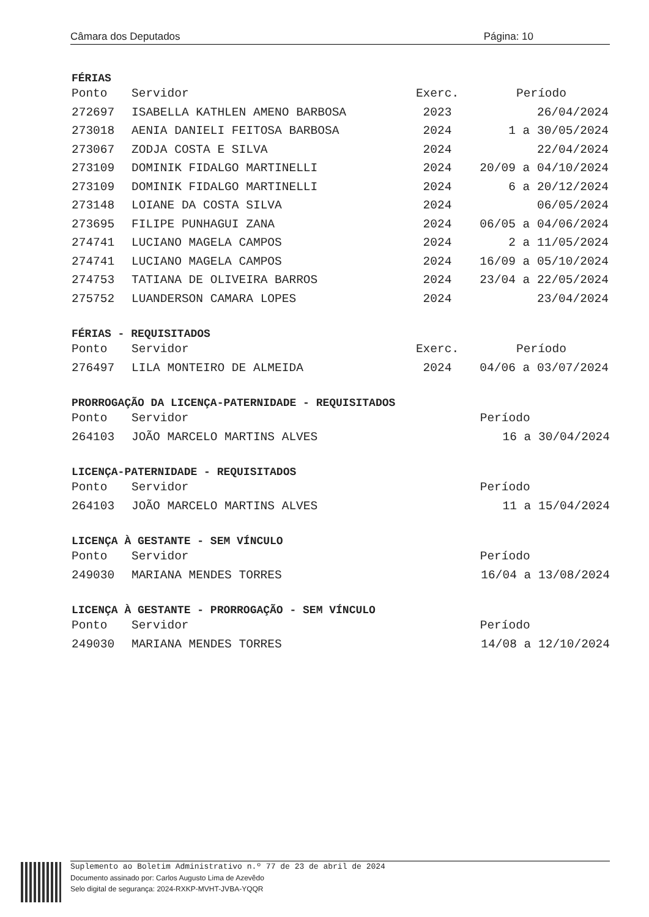Câmara dos Deputados Página: 10
FÉRIAS
| Ponto | Servidor | Exerc. | Período |
| --- | --- | --- | --- |
| 272697 | ISABELLA KATHLEN AMENO BARBOSA | 2023 | 26/04/2024 |
| 273018 | AENIA DANIELI FEITOSA BARBOSA | 2024 | 1 a 30/05/2024 |
| 273067 | ZODJA COSTA E SILVA | 2024 | 22/04/2024 |
| 273109 | DOMINIK FIDALGO MARTINELLI | 2024 | 20/09 a 04/10/2024 |
| 273109 | DOMINIK FIDALGO MARTINELLI | 2024 | 6 a 20/12/2024 |
| 273148 | LOIANE DA COSTA SILVA | 2024 | 06/05/2024 |
| 273695 | FILIPE PUNHAGUI ZANA | 2024 | 06/05 a 04/06/2024 |
| 274741 | LUCIANO MAGELA CAMPOS | 2024 | 2 a 11/05/2024 |
| 274741 | LUCIANO MAGELA CAMPOS | 2024 | 16/09 a 05/10/2024 |
| 274753 | TATIANA DE OLIVEIRA BARROS | 2024 | 23/04 a 22/05/2024 |
| 275752 | LUANDERSON CAMARA LOPES | 2024 | 23/04/2024 |
FÉRIAS - REQUISITADOS
| Ponto | Servidor | Exerc. | Período |
| --- | --- | --- | --- |
| 276497 | LILA MONTEIRO DE ALMEIDA | 2024 | 04/06 a 03/07/2024 |
PRORROGAÇÃO DA LICENÇA-PATERNIDADE - REQUISITADOS
| Ponto | Servidor | Período |
| --- | --- | --- |
| 264103 | JOÃO MARCELO MARTINS ALVES | 16 a 30/04/2024 |
LICENÇA-PATERNIDADE - REQUISITADOS
| Ponto | Servidor | Período |
| --- | --- | --- |
| 264103 | JOÃO MARCELO MARTINS ALVES | 11 a 15/04/2024 |
LICENÇA À GESTANTE - SEM VÍNCULO
| Ponto | Servidor | Período |
| --- | --- | --- |
| 249030 | MARIANA MENDES TORRES | 16/04 a 13/08/2024 |
LICENÇA À GESTANTE - PRORROGAÇÃO - SEM VÍNCULO
| Ponto | Servidor | Período |
| --- | --- | --- |
| 249030 | MARIANA MENDES TORRES | 14/08 a 12/10/2024 |
Suplemento ao Boletim Administrativo n.º 77 de 23 de abril de 2024
Documento assinado por: Carlos Augusto Lima de Azevêdo
Selo digital de segurança: 2024-RXKP-MVHT-JVBA-YQQR